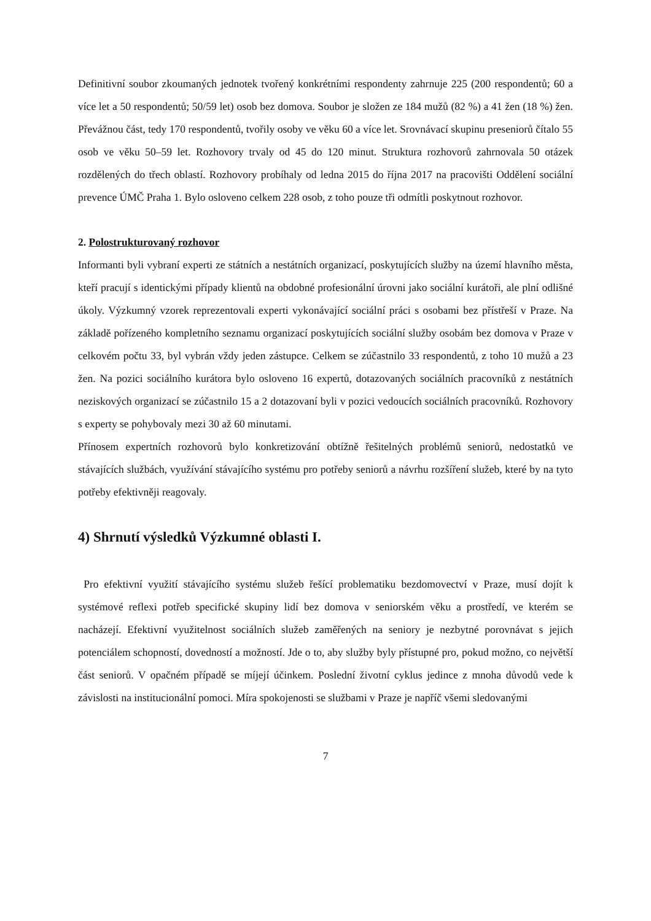Definitivní soubor zkoumaných jednotek tvořený konkrétními respondenty zahrnuje 225 (200 respondentů; 60 a více let a 50 respondentů; 50/59 let) osob bez domova. Soubor je složen ze 184 mužů (82 %) a 41 žen (18 %) žen. Převážnou část, tedy 170 respondentů, tvořily osoby ve věku 60 a více let. Srovnávací skupinu preseniorů čítalo 55 osob ve věku 50–59 let. Rozhovory trvaly od 45 do 120 minut. Struktura rozhovorů zahrnovala 50 otázek rozdělených do třech oblastí. Rozhovory probíhaly od ledna 2015 do října 2017 na pracovišti Oddělení sociální prevence ÚMČ Praha 1. Bylo osloveno celkem 228 osob, z toho pouze tři odmítli poskytnout rozhovor.
2. Polostrukturovaný rozhovor
Informanti byli vybraní experti ze státních a nestátních organizací, poskytujících služby na území hlavního města, kteří pracují s identickými případy klientů na obdobné profesionální úrovni jako sociální kurátoři, ale plní odlišné úkoly. Výzkumný vzorek reprezentovali experti vykonávající sociální práci s osobami bez přístřeší v Praze. Na základě pořízeného kompletního seznamu organizací poskytujících sociální služby osobám bez domova v Praze v celkovém počtu 33, byl vybrán vždy jeden zástupce. Celkem se zúčastnilo 33 respondentů, z toho 10 mužů a 23 žen. Na pozici sociálního kurátora bylo osloveno 16 expertů, dotazovaných sociálních pracovníků z nestátních neziskových organizací se zúčastnilo 15 a 2 dotazovaní byli v pozici vedoucích sociálních pracovníků. Rozhovory s experty se pohybovaly mezi 30 až 60 minutami.
Přínosem expertních rozhovorů bylo konkretizování obtížně řešitelných problémů seniorů, nedostatků ve stávajících službách, využívání stávajícího systému pro potřeby seniorů a návrhu rozšíření služeb, které by na tyto potřeby efektivněji reagovaly.
4) Shrnutí výsledků Výzkumné oblasti I.
Pro efektivní využití stávajícího systému služeb řešící problematiku bezdomovectví v Praze, musí dojít k systémové reflexi potřeb specifické skupiny lidí bez domova v seniorském věku a prostředí, ve kterém se nacházejí. Efektivní využitelnost sociálních služeb zaměřených na seniory je nezbytné porovnávat s jejich potenciálem schopností, dovedností a možností. Jde o to, aby služby byly přístupné pro, pokud možno, co největší část seniorů. V opačném případě se míjejí účinkem. Poslední životní cyklus jedince z mnoha důvodů vede k závislosti na institucionální pomoci. Míra spokojenosti se službami v Praze je napříč všemi sledovanými
7